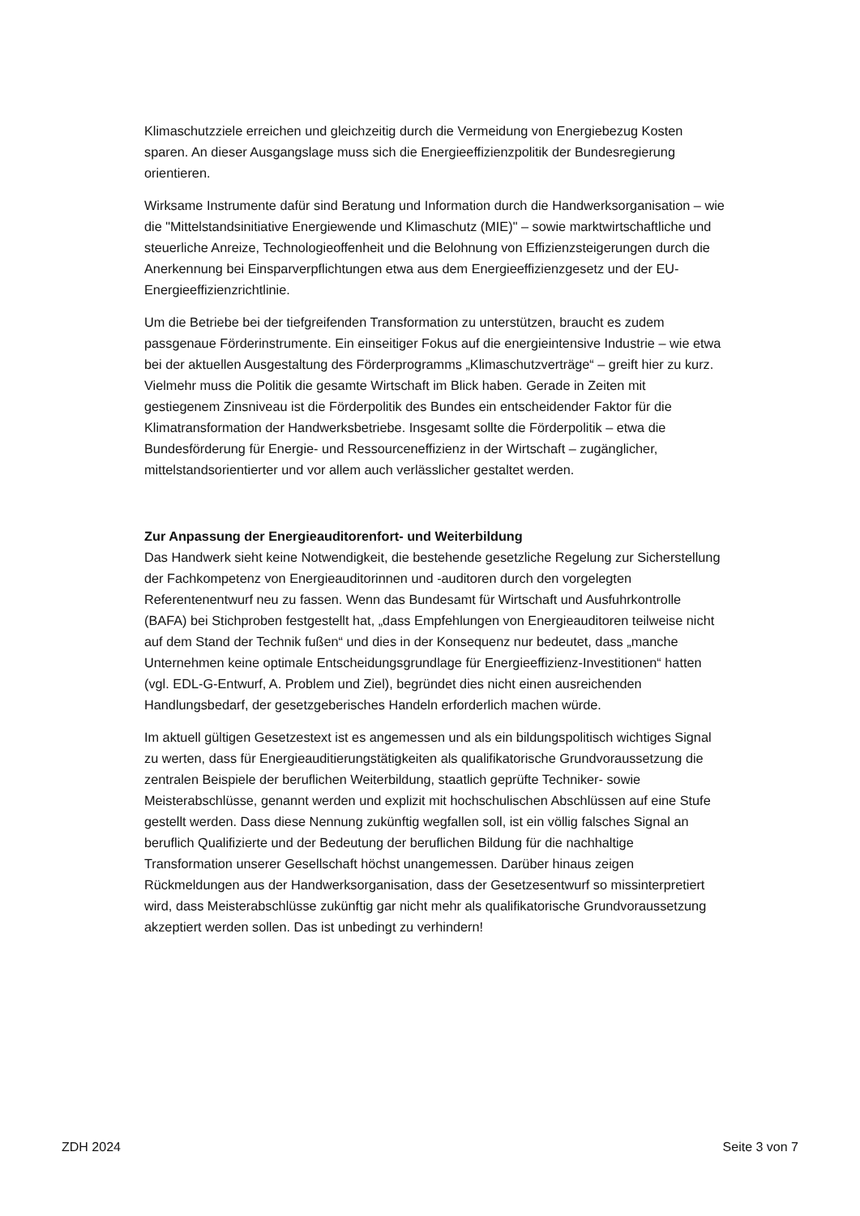Klimaschutzziele erreichen und gleichzeitig durch die Vermeidung von Energiebezug Kosten sparen. An dieser Ausgangslage muss sich die Energieeffizienzpolitik der Bundesregierung orientieren.
Wirksame Instrumente dafür sind Beratung und Information durch die Handwerksorganisation – wie die "Mittelstandsinitiative Energiewende und Klimaschutz (MIE)" – sowie marktwirtschaftliche und steuerliche Anreize, Technologieoffenheit und die Belohnung von Effizienzsteigerungen durch die Anerkennung bei Einsparverpflichtungen etwa aus dem Energieeffizienzgesetz und der EU-Energieeffizienzrichtlinie.
Um die Betriebe bei der tiefgreifenden Transformation zu unterstützen, braucht es zudem passgenaue Förderinstrumente. Ein einseitiger Fokus auf die energieintensive Industrie – wie etwa bei der aktuellen Ausgestaltung des Förderprogramms „Klimaschutzverträge“ – greift hier zu kurz. Vielmehr muss die Politik die gesamte Wirtschaft im Blick haben. Gerade in Zeiten mit gestiegenem Zinsniveau ist die Förderpolitik des Bundes ein entscheidender Faktor für die Klimatransformation der Handwerksbetriebe. Insgesamt sollte die Förderpolitik – etwa die Bundesförderung für Energie- und Ressourceneffizienz in der Wirtschaft – zugänglicher, mittelstandsorientierter und vor allem auch verlässlicher gestaltet werden.
Zur Anpassung der Energieauditorenfort- und Weiterbildung
Das Handwerk sieht keine Notwendigkeit, die bestehende gesetzliche Regelung zur Sicherstellung der Fachkompetenz von Energieauditorinnen und -auditoren durch den vorgelegten Referentenentwurf neu zu fassen. Wenn das Bundesamt für Wirtschaft und Ausfuhrkontrolle (BAFA) bei Stichproben festgestellt hat, „dass Empfehlungen von Energieauditoren teilweise nicht auf dem Stand der Technik fußen“ und dies in der Konsequenz nur bedeutet, dass „manche Unternehmen keine optimale Entscheidungsgrundlage für Energieeffizienz-Investitionen“ hatten (vgl. EDL-G-Entwurf, A. Problem und Ziel), begründet dies nicht einen ausreichenden Handlungsbedarf, der gesetzgeberisches Handeln erforderlich machen würde.
Im aktuell gültigen Gesetzestext ist es angemessen und als ein bildungspolitisch wichtiges Signal zu werten, dass für Energieauditierungstätigkeiten als qualifikatorische Grundvoraussetzung die zentralen Beispiele der beruflichen Weiterbildung, staatlich geprüfte Techniker- sowie Meisterabschlüsse, genannt werden und explizit mit hochschulischen Abschlüssen auf eine Stufe gestellt werden. Dass diese Nennung zukünftig wegfallen soll, ist ein völlig falsches Signal an beruflich Qualifizierte und der Bedeutung der beruflichen Bildung für die nachhaltige Transformation unserer Gesellschaft höchst unangemessen. Darüber hinaus zeigen Rückmeldungen aus der Handwerksorganisation, dass der Gesetzesentwurf so missinterpretiert wird, dass Meisterabschlüsse zukünftig gar nicht mehr als qualifikatorische Grundvoraussetzung akzeptiert werden sollen. Das ist unbedingt zu verhindern!
ZDH 2024 Seite 3 von 7